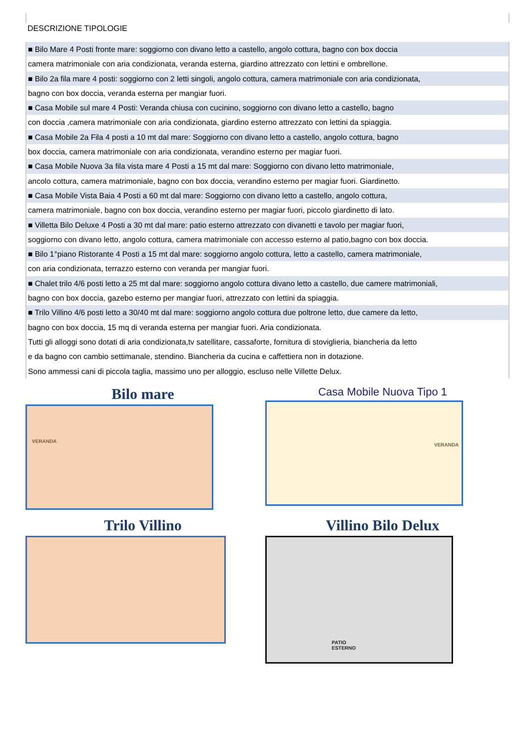DESCRIZIONE TIPOLOGIE
■ Bilo Mare 4 Posti fronte mare: soggiorno con divano letto a castello, angolo cottura, bagno con box doccia
camera matrimoniale con aria condizionata, veranda esterna, giardino attrezzato con lettini e ombrellone.
■ Bilo 2a fila mare 4 posti: soggiorno con 2 letti singoli, angolo cottura, camera matrimoniale con aria condizionata,
bagno con box doccia, veranda esterna per mangiar fuori.
■ Casa Mobile sul mare 4 Posti: Veranda chiusa con cucinino, soggiorno con divano letto a castello, bagno
con doccia ,camera matrimoniale con aria condizionata, giardino esterno attrezzato con lettini da spiaggia.
■ Casa Mobile 2a Fila 4 posti a 10 mt dal mare: Soggiorno con divano letto a castello, angolo cottura, bagno
box doccia, camera matrimoniale con aria condizionata, verandino esterno per magiar fuori.
■ Casa Mobile Nuova 3a fila vista mare 4 Posti a 15 mt dal mare: Soggiorno con divano letto matrimoniale,
ancolo cottura, camera matrimoniale, bagno con box doccia, verandino esterno per magiar fuori. Giardinetto.
■ Casa Mobile Vista Baia 4 Posti a 60 mt dal mare: Soggiorno con divano letto a castello, angolo cottura,
camera matrimoniale, bagno con box doccia, verandino esterno per magiar fuori, piccolo giardinetto di lato.
■ Villetta Bilo Deluxe 4 Posti a 30 mt dal mare: patio esterno attrezzato con divanetti e tavolo per magiar fuori,
soggiorno con divano letto, angolo cottura, camera matrimoniale con accesso esterno al patio,bagno con box doccia.
■ Bilo 1°piano Ristorante 4 Posti a 15 mt dal mare: soggiorno angolo cottura, letto a castello, camera matrimoniale,
con aria condizionata, terrazzo esterno con veranda per mangiar fuori.
■ Chalet trilo 4/6 posti letto a 25 mt dal mare: soggiorno angolo cottura divano letto a castello, due camere matrimoniali,
bagno con box doccia, gazebo esterno per mangiar fuori, attrezzato con lettini da spiaggia.
■ Trilo Villino 4/6 posti letto a 30/40 mt dal mare: soggiorno angolo cottura due poltrone letto, due camere da letto,
bagno con box doccia, 15 mq di veranda esterna per mangiar fuori. Aria condizionata.
Tutti gli alloggi sono dotati di aria condizionata,tv satellitare, cassaforte, fornitura di stoviglieria, biancheria da letto
e da bagno con cambio settimanale, stendino. Biancheria da cucina e caffettiera non in dotazione.
Sono ammessi cani di piccola taglia, massimo uno per alloggio, escluso nelle Villette Delux.
Bilo mare
VERANDA
Casa Mobile Nuova Tipo 1
VERANDA
Trilo Villino
Villino Bilo Delux
PATIO
ESTERNO